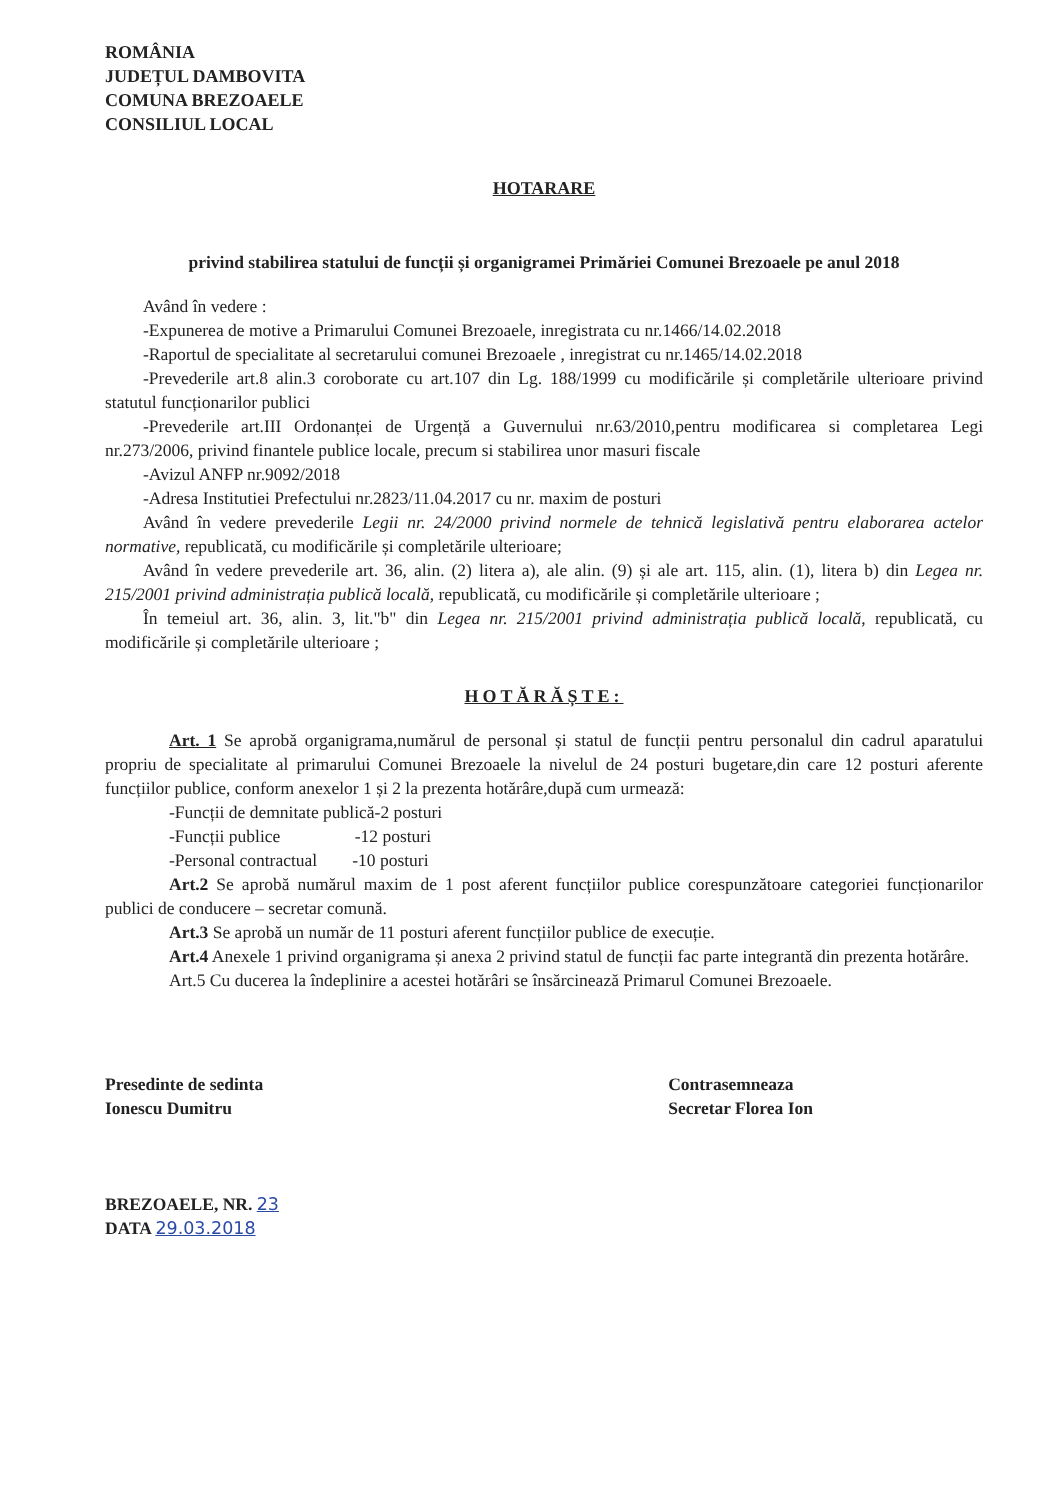ROMÂNIA
JUDEȚUL DAMBOVITA
COMUNA BREZOAELE
CONSILIUL LOCAL
HOTARARE
privind stabilirea statului de funcții și organigramei Primăriei Comunei Brezoaele pe anul 2018
Având în vedere :
-Expunerea de motive a Primarului Comunei Brezoaele, inregistrata cu nr.1466/14.02.2018
-Raportul de specialitate al secretarului comunei Brezoaele , inregistrat cu nr.1465/14.02.2018
-Prevederile art.8 alin.3 coroborate cu art.107 din Lg. 188/1999 cu modificările și completările ulterioare privind statutul funcționarilor publici
-Prevederile art.III Ordonanței de Urgență a Guvernului nr.63/2010,pentru modificarea si completarea Legi nr.273/2006, privind finantele publice locale, precum si stabilirea unor masuri fiscale
-Avizul ANFP nr.9092/2018
-Adresa Institutiei Prefectului nr.2823/11.04.2017 cu nr. maxim de posturi
Având în vedere prevederile Legii nr. 24/2000 privind normele de tehnică legislativă pentru elaborarea actelor normative, republicată, cu modificările și completările ulterioare;
Având în vedere prevederile art. 36, alin. (2) litera a), ale alin. (9) și ale art. 115, alin. (1), litera b) din Legea nr. 215/2001 privind administrația publică locală, republicată, cu modificările și completările ulterioare ;
În temeiul art. 36, alin. 3, lit."b" din Legea nr. 215/2001 privind administrația publică locală, republicată, cu modificările și completările ulterioare ;
HOTĂRĂȘTE:
Art. 1 Se aprobă organigrama,numărul de personal și statul de funcții pentru personalul din cadrul aparatului propriu de specialitate al primarului Comunei Brezoaele la nivelul de 24 posturi bugetare,din care 12 posturi aferente funcțiilor publice, conform anexelor 1 și 2 la prezenta hotărâre,după cum urmează:
-Funcții de demnitate publică-2 posturi
-Funcții publice -12 posturi
-Personal contractual -10 posturi
Art.2 Se aprobă numărul maxim de 1 post aferent funcțiilor publice corespunzătoare categoriei funcționarilor publici de conducere – secretar comună.
Art.3 Se aprobă un număr de 11 posturi aferent funcțiilor publice de execuție.
Art.4 Anexele 1 privind organigrama și anexa 2 privind statul de funcții fac parte integrantă din prezenta hotărâre.
Art.5 Cu ducerea la îndeplinire a acestei hotărâri se însărcinează Primarul Comunei Brezoaele.
Presedinte de sedinta
Ionescu Dumitru
BREZOAELE, NR. 23
DATA 29.03.2018
Contrasemneaza
Secretar Florea Ion